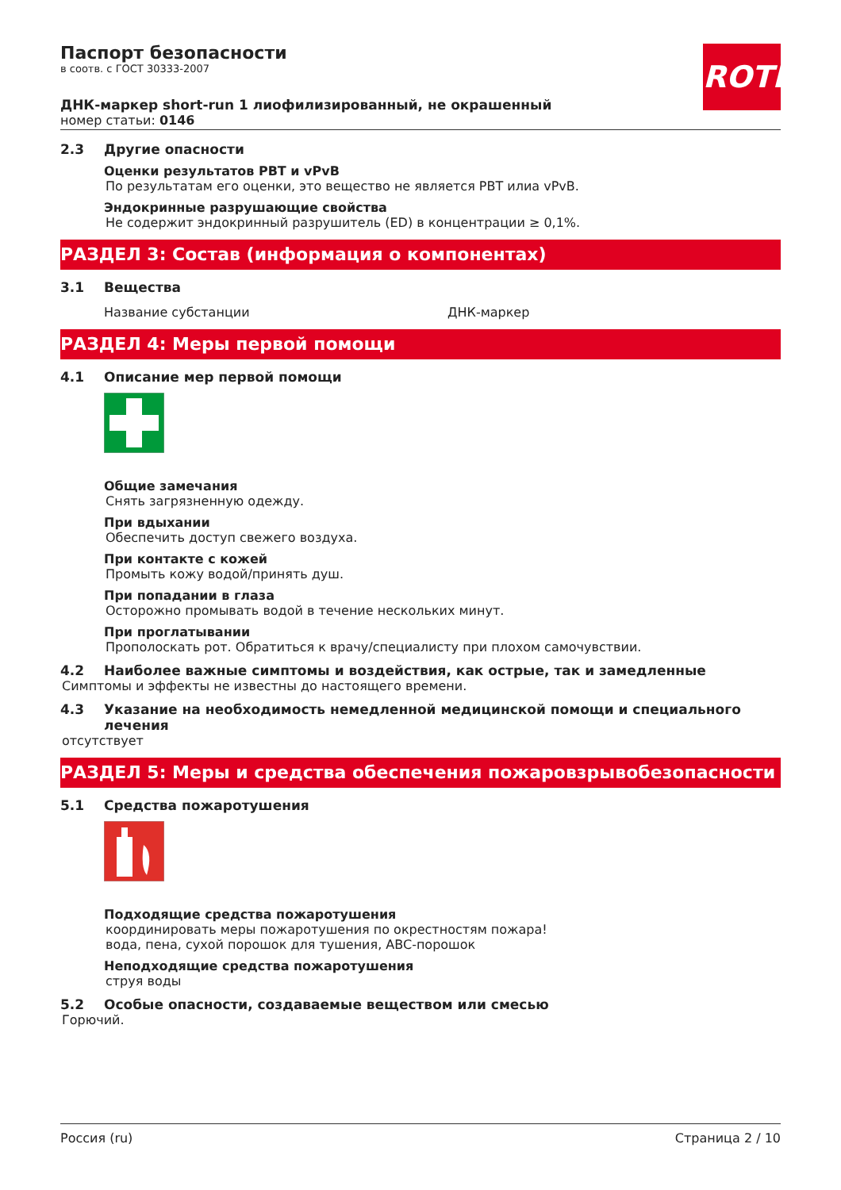ROTH
Паспорт безопасности
в соотв. с ГОСТ 30333-2007
ДНК-маркер short-run 1 лиофилизированный, не окрашенный
номер статьи: 0146
2.3 Другие опасности
Оценки результатов PBT и vPvB
По результатам его оценки, это вещество не является PBT илиа vPvB.
Эндокринные разрушающие свойства
Не содержит эндокринный разрушитель (ED) в концентрации ≥ 0,1%.
РАЗДЕЛ 3: Состав (информация о компонентах)
3.1 Вещества
Название субстанции ДНК-маркер
РАЗДЕЛ 4: Меры первой помощи
4.1 Описание мер первой помощи
Общие замечания
Снять загрязненную одежду.
При вдыхании
Обеспечить доступ свежего воздуха.
При контакте с кожей
Промыть кожу водой/принять душ.
При попадании в глаза
Осторожно промывать водой в течение нескольких минут.
При проглатывании
Прополоскать рот. Обратиться к врачу/специалисту при плохом самочувствии.
4.2 Наиболее важные симптомы и воздействия, как острые, так и замедленные
Симптомы и эффекты не известны до настоящего времени.
4.3 Указание на необходимость немедленной медицинской помощи и специального лечения
отсутствует
РАЗДЕЛ 5: Меры и средства обеспечения пожаровзрывобезопасности
5.1 Средства пожаротушения
Подходящие средства пожаротушения
координировать меры пожаротушения по окрестностям пожара!
вода, пена, сухой порошок для тушения, ABC-порошок
Неподходящие средства пожаротушения
струя воды
5.2 Особые опасности, создаваемые веществом или смесью
Горючий.
Россия (ru) Страница 2 / 10